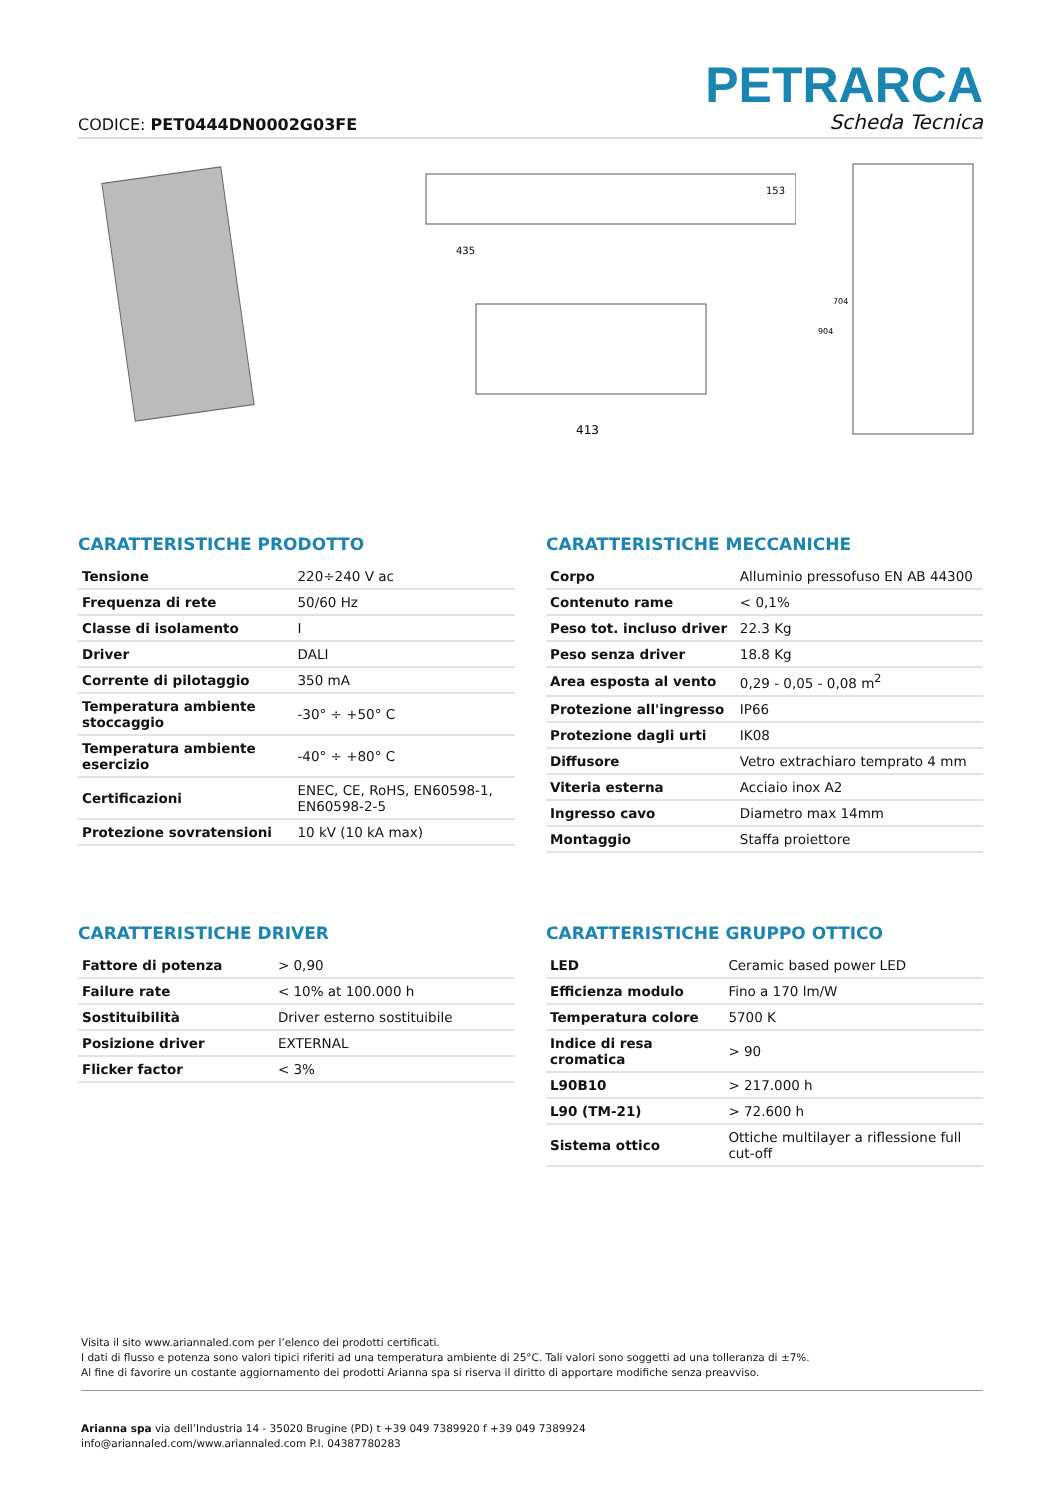CODICE: PET0444DN0002G03FE
PETRARCA
Scheda Tecnica
435
153
413
704
904
CARATTERISTICHE PRODOTTO
| Tensione | 220÷240 V ac |
| Frequenza di rete | 50/60 Hz |
| Classe di isolamento | I |
| Driver | DALI |
| Corrente di pilotaggio | 350 mA |
| Temperatura ambiente stoccaggio | -30° ÷ +50° C |
| Temperatura ambiente esercizio | -40° ÷ +80° C |
| Certificazioni | ENEC, CE, RoHS, EN60598-1, EN60598-2-5 |
| Protezione sovratensioni | 10 kV (10 kA max) |
CARATTERISTICHE MECCANICHE
| Corpo | Alluminio pressofuso EN AB 44300 |
| Contenuto rame | < 0,1% |
| Peso tot. incluso driver | 22.3 Kg |
| Peso senza driver | 18.8 Kg |
| Area esposta al vento | 0,29 - 0,05 - 0,08 m<sup>2</sup> |
| Protezione all'ingresso | IP66 |
| Protezione dagli urti | IK08 |
| Diffusore | Vetro extrachiaro temprato 4 mm |
| Viteria esterna | Acciaio inox A2 |
| Ingresso cavo | Diametro max 14mm |
| Montaggio | Staffa proiettore |
CARATTERISTICHE DRIVER
| Fattore di potenza | > 0,90 |
| Failure rate | < 10% at 100.000 h |
| Sostituibilità | Driver esterno sostituibile |
| Posizione driver | EXTERNAL |
| Flicker factor | < 3% |
CARATTERISTICHE GRUPPO OTTICO
| LED | Ceramic based power LED |
| Efficienza modulo | Fino a 170 lm/W |
| Temperatura colore | 5700 K |
| Indice di resa cromatica | > 90 |
| L90B10 | > 217.000 h |
| L90 (TM-21) | > 72.600 h |
| Sistema ottico | Ottiche multilayer a riflessione full cut-off |
Visita il sito www.ariannaled.com per l’elenco dei prodotti certificati.
I dati di flusso e potenza sono valori tipici riferiti ad una temperatura ambiente di 25°C. Tali valori sono soggetti ad una tolleranza di ±7%.
Al fine di favorire un costante aggiornamento dei prodotti Arianna spa si riserva il diritto di apportare modifiche senza preavviso.
Arianna spa via dell’Industria 14 - 35020 Brugine (PD) t +39 049 7389920 f +39 049 7389924
info@ariannaled.com/www.ariannaled.com P.I. 04387780283